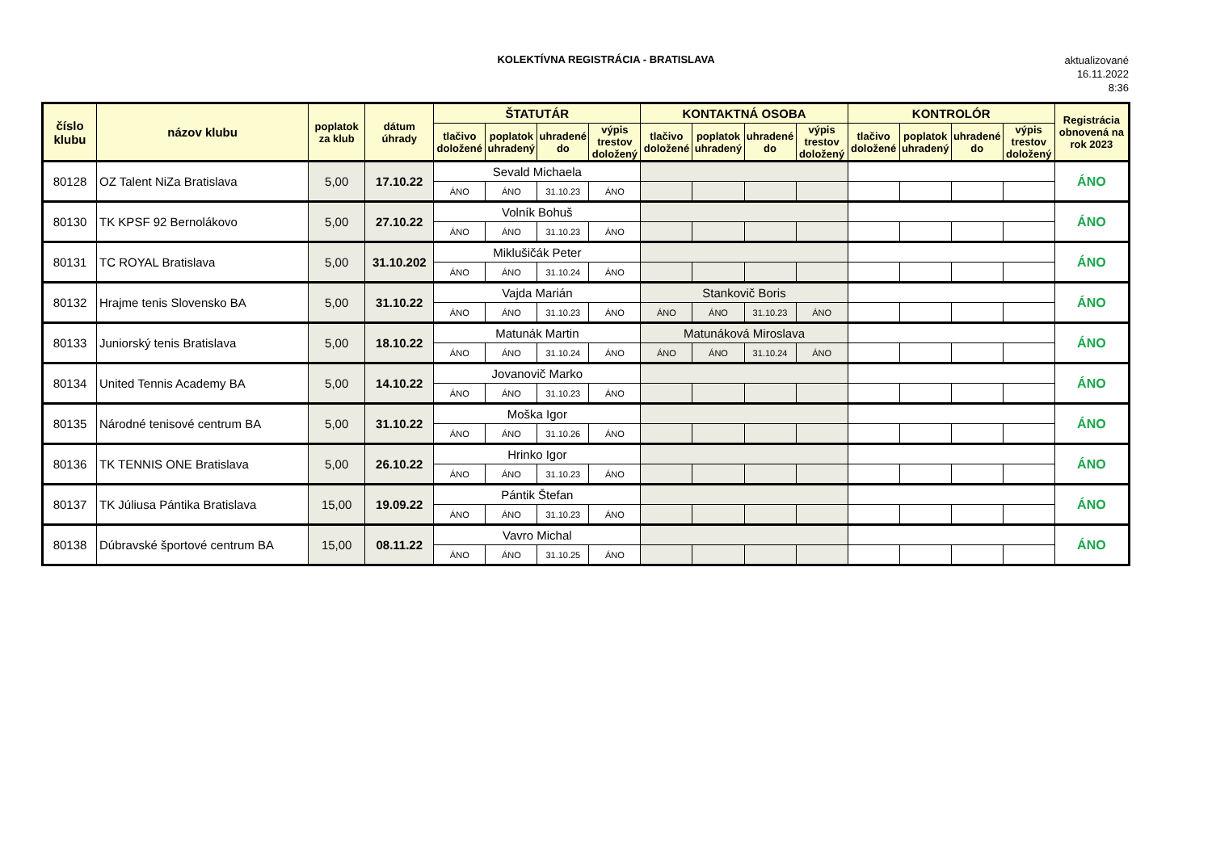KOLEKTÍVNA REGISTRÁCIA - BRATISLAVA
aktualizované
16.11.2022
8:36
| číslo klubu | názov klubu | poplatok za klub | dátum úhrady | ŠTATUTÁR | | | | KONTAKTNÁ OSOBA | | | | KONTROLÓR | | | | Registrácia obnovená na rok 2023 |
| --- | --- | --- | --- | --- | --- | --- | --- | --- | --- | --- | --- | --- | --- | --- | --- | --- |
| | | | | tlačivo doložené | poplatok uhradený | uhradené do | výpis trestov doložený | tlačivo doložené | poplatok uhradený | uhradené do | výpis trestov doložený | tlačivo doložené | poplatok uhradený | uhradené do | výpis trestov doložený | |
| 80128 | OZ Talent NiZa Bratislava | 5,00 | 17.10.22 | Sevald Michaela | | | | | | | | | | | | ÁNO |
| | | | | ÁNO | ÁNO | 31.10.23 | ÁNO | | | | | | | | | |
| 80130 | TK KPSF 92 Bernolákovo | 5,00 | 27.10.22 | Volník Bohuš | | | | | | | | | | | | ÁNO |
| | | | | ÁNO | ÁNO | 31.10.23 | ÁNO | | | | | | | | | |
| 80131 | TC ROYAL Bratislava | 5,00 | 31.10.202 | Miklušičák Peter | | | | | | | | | | | | ÁNO |
| | | | | ÁNO | ÁNO | 31.10.24 | ÁNO | | | | | | | | | |
| 80132 | Hrajme tenis Slovensko BA | 5,00 | 31.10.22 | Vajda Marián | | | | Stankovič Boris | | | | | | | | ÁNO |
| | | | | ÁNO | ÁNO | 31.10.23 | ÁNO | ÁNO | ÁNO | 31.10.23 | ÁNO | | | | | |
| 80133 | Juniorský tenis Bratislava | 5,00 | 18.10.22 | Matunák Martin | | | | Matunáková Miroslava | | | | | | | | ÁNO |
| | | | | ÁNO | ÁNO | 31.10.24 | ÁNO | ÁNO | ÁNO | 31.10.24 | ÁNO | | | | | |
| 80134 | United Tennis Academy BA | 5,00 | 14.10.22 | Jovanovič Marko | | | | | | | | | | | | ÁNO |
| | | | | ÁNO | ÁNO | 31.10.23 | ÁNO | | | | | | | | | |
| 80135 | Národné tenisové centrum BA | 5,00 | 31.10.22 | Moška Igor | | | | | | | | | | | | ÁNO |
| | | | | ÁNO | ÁNO | 31.10.26 | ÁNO | | | | | | | | | |
| 80136 | TK TENNIS ONE Bratislava | 5,00 | 26.10.22 | Hrinko Igor | | | | | | | | | | | | ÁNO |
| | | | | ÁNO | ÁNO | 31.10.23 | ÁNO | | | | | | | | | |
| 80137 | TK Júliusa Pántika Bratislava | 15,00 | 19.09.22 | Pántik Štefan | | | | | | | | | | | | ÁNO |
| | | | | ÁNO | ÁNO | 31.10.23 | ÁNO | | | | | | | | | |
| 80138 | Dúbravské športové centrum BA | 15,00 | 08.11.22 | Vavro Michal | | | | | | | | | | | | ÁNO |
| | | | | ÁNO | ÁNO | 31.10.25 | ÁNO | | | | | | | | | |